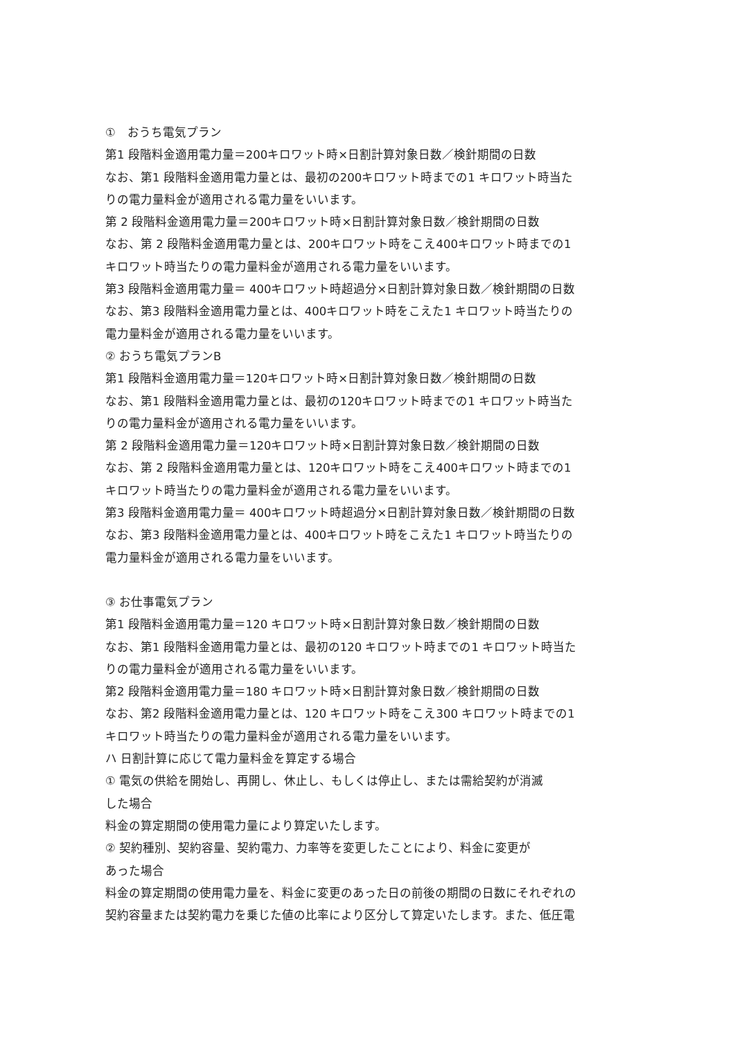①　おうち電気プラン
第1 段階料金適用電力量＝200キロワット時×日割計算対象日数／検針期間の日数
なお、第1 段階料金適用電力量とは、最初の200キロワット時までの1 キロワット時当た
りの電力量料金が適用される電力量をいいます。
第 2 段階料金適用電力量＝200キロワット時×日割計算対象日数／検針期間の日数
なお、第 2 段階料金適用電力量とは、200キロワット時をこえ400キロワット時までの1
キロワット時当たりの電力量料金が適用される電力量をいいます。
第3 段階料金適用電力量＝ 400キロワット時超過分×日割計算対象日数／検針期間の日数
なお、第3 段階料金適用電力量とは、400キロワット時をこえた1 キロワット時当たりの
電力量料金が適用される電力量をいいます。
② おうち電気プランB
第1 段階料金適用電力量＝120キロワット時×日割計算対象日数／検針期間の日数
なお、第1 段階料金適用電力量とは、最初の120キロワット時までの1 キロワット時当た
りの電力量料金が適用される電力量をいいます。
第 2 段階料金適用電力量＝120キロワット時×日割計算対象日数／検針期間の日数
なお、第 2 段階料金適用電力量とは、120キロワット時をこえ400キロワット時までの1
キロワット時当たりの電力量料金が適用される電力量をいいます。
第3 段階料金適用電力量＝ 400キロワット時超過分×日割計算対象日数／検針期間の日数
なお、第3 段階料金適用電力量とは、400キロワット時をこえた1 キロワット時当たりの
電力量料金が適用される電力量をいいます。
③ お仕事電気プラン
第1 段階料金適用電力量＝120 キロワット時×日割計算対象日数／検針期間の日数
なお、第1 段階料金適用電力量とは、最初の120 キロワット時までの1 キロワット時当た
りの電力量料金が適用される電力量をいいます。
第2 段階料金適用電力量＝180 キロワット時×日割計算対象日数／検針期間の日数
なお、第2 段階料金適用電力量とは、120 キロワット時をこえ300 キロワット時までの1
キロワット時当たりの電力量料金が適用される電力量をいいます。
ハ 日割計算に応じて電力量料金を算定する場合
① 電気の供給を開始し、再開し、休止し、もしくは停止し、または需給契約が消滅
した場合
料金の算定期間の使用電力量により算定いたします。
② 契約種別、契約容量、契約電力、力率等を変更したことにより、料金に変更が
あった場合
料金の算定期間の使用電力量を、料金に変更のあった日の前後の期間の日数にそれぞれの
契約容量または契約電力を乗じた値の比率により区分して算定いたします。また、低圧電